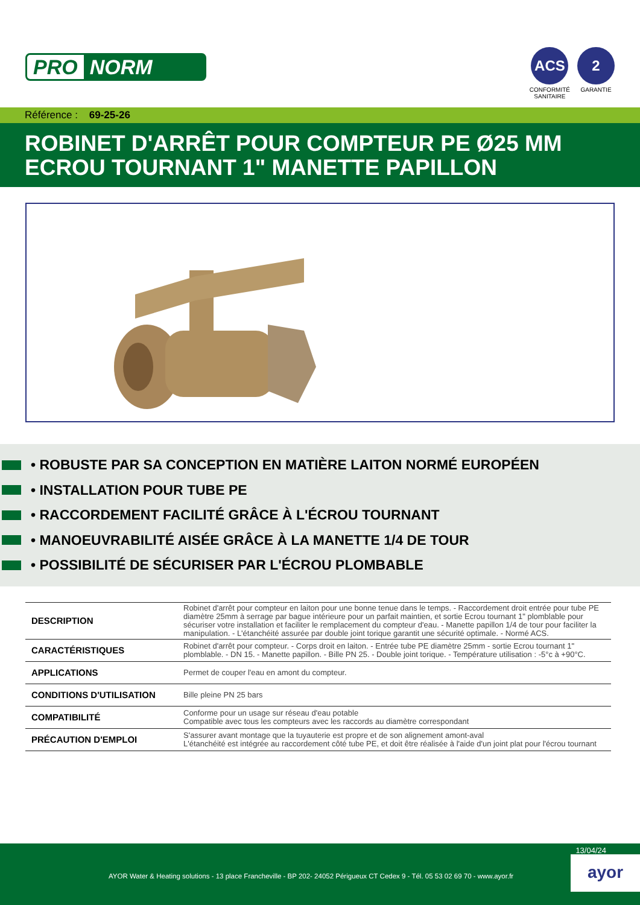PRO NORM
ACS
CONFORMITÉ
SANITAIRE
2
GARANTIE
Référence : 69-25-26
ROBINET D'ARRÊT POUR COMPTEUR PE Ø25 MM ECROU TOURNANT 1" MANETTE PAPILLON
• ROBUSTE PAR SA CONCEPTION EN MATIÈRE LAITON NORMÉ EUROPÉEN
• INSTALLATION POUR TUBE PE
• RACCORDEMENT FACILITÉ GRÂCE À L'ÉCROU TOURNANT
• MANOEUVRABILITÉ AISÉE GRÂCE À LA MANETTE 1/4 DE TOUR
• POSSIBILITÉ DE SÉCURISER PAR L'ÉCROU PLOMBABLE
| DESCRIPTION | Robinet d'arrêt pour compteur en laiton pour une bonne tenue dans le temps. - Raccordement droit entrée pour tube PE diamètre 25mm à serrage par bague intérieure pour un parfait maintien, et sortie Ecrou tournant 1" plomblable pour sécuriser votre installation et faciliter le remplacement du compteur d'eau. - Manette papillon 1/4 de tour pour faciliter la manipulation. - L'étanchéité assurée par double joint torique garantit une sécurité optimale. - Normé ACS. |
| CARACTÉRISTIQUES | Robinet d'arrêt pour compteur. - Corps droit en laiton. - Entrée tube PE diamètre 25mm - sortie Ecrou tournant 1" plomblable. - DN 15. - Manette papillon. - Bille PN 25. - Double joint torique. - Température utilisation : -5°c à +90°C. |
| APPLICATIONS | Permet de couper l'eau en amont du compteur. |
| CONDITIONS D'UTILISATION | Bille pleine PN 25 bars |
| COMPATIBILITÉ | Conforme pour un usage sur réseau d'eau potable Compatible avec tous les compteurs avec les raccords au diamètre correspondant |
| PRÉCAUTION D'EMPLOI | S'assurer avant montage que la tuyauterie est propre et de son alignement amont-aval L'étanchéité est intégrée au raccordement côté tube PE, et doit être réalisée à l'aide d'un joint plat pour l'écrou tournant |
13/04/24
AYOR Water & Heating solutions - 13 place Francheville - BP 202- 24052 Périgueux CT Cedex 9 - Tél. 05 53 02 69 70 - www.ayor.fr
ayor